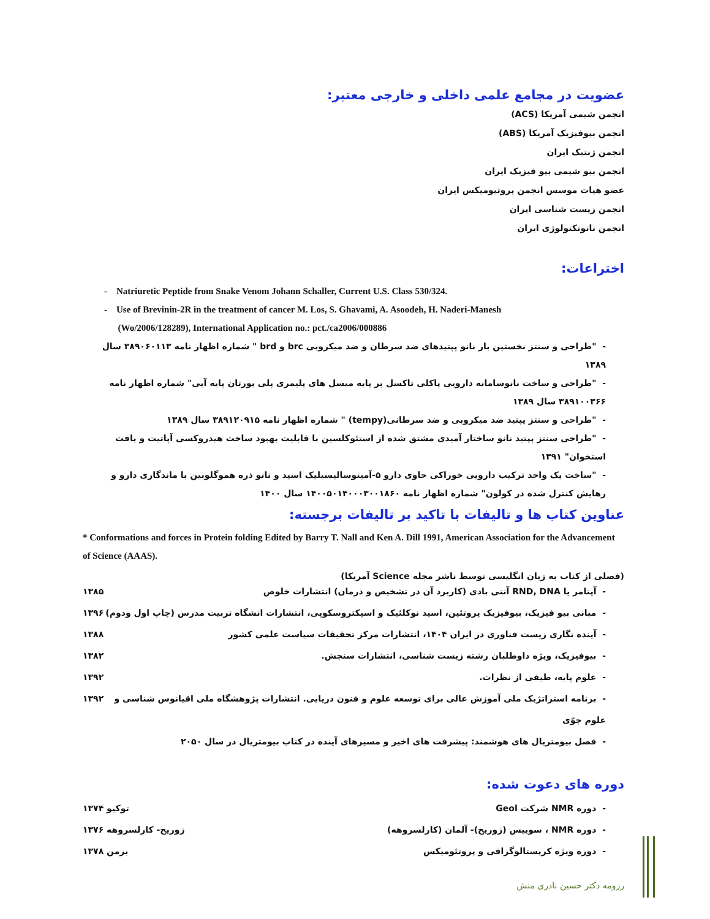عضویت در مجامع علمی داخلی و خارجی معتبر:
انجمن شیمی آمریکا (ACS)
انجمن بیوفیزیک آمریکا (ABS)
انجمن ژنتیک ایران
انجمن بیو شیمی بیو فیزیک ایران
عضو هیات موسس انجمن پروتیومیکس ایران
انجمن زیست شناسی ایران
انجمن نانوتکنولوژی ایران
اختراعات:
- Natriuretic Peptide from Snake Venom Johann Schaller, Current U.S. Class 530/324.
- Use of Brevinin-2R in the treatment of cancer M. Los, S. Ghavami, A. Asoodeh, H. Naderi-Manesh
(Wo/2006/128289), International Application no.: pct./ca2006/000886
- "طراحی و سنتز نخستین بار نانو پپتیدهای ضد سرطان و ضد میکروبی brc و brd " شماره اظهار نامه ۳۸۹۰۶۰۱۱۳ سال ۱۳۸۹
- "طراحی و ساخت نانوسامانه دارویی پاکلی تاکسل بر پایه میسل های پلیمری پلی یورتان پایه آبی" شماره اظهار نامه ۳۸۹۱۰۰۳۶۶ سال ۱۳۸۹
- "طراحی و سنتز پپتید ضد میکروبی و ضد سرطانی(tempy) " شماره اظهار نامه ۳۸۹۱۲۰۹۱۵ سال ۱۳۸۹
- "طراحی سنتز پپتید نانو ساختار آمیدی مشتق شده از استئوکلسین با قابلیت بهبود ساخت هیدروکسی آپاتیت و بافت استخوان" ۱۳۹۱
- "ساخت یک واحد ترکیب دارویی خوراکی حاوی دارو ۵-آمینوسالیسیلیک اسید و نانو ذره هموگلوبین با ماندگاری دارو و رهایش کنترل شده در کولون" شماره اظهار نامه ۱۴۰۰۵۰۱۴۰۰۰۳۰۰۱۸۶۰ سال ۱۴۰۰
عناوین کتاب ها و تالیفات با تاکید بر تالیفات برجسته:
* Conformations and forces in Protein folding Edited by Barry T. Nall and Ken A. Dill 1991, American Association for the Advancement of Science (AAAS).
(فصلی از کتاب به زبان انگلیسی توسط ناشر مجله Science آمریکا)
- آپتامر یا RND, DNA آنتی بادی (کاربرد آن در تشخیص و درمان) انتشارات خلوص ۱۳۸۵
- مبانی بیو فیزیک، بیوفیزیک پروتئین، اسید نوکلئیک و اسپکتروسکوپی، انتشارات انشگاه تربیت مدرس (چاپ اول ودوم) ۱۳۹۶
- آینده نگاری زیست فناوری در ایران ۱۴۰۴، انتشارات مرکز تحقیقات سیاست علمی کشور ۱۳۸۸
- بیوفیزیک، ویژه داوطلبان رشته زیست شناسی، انتشارات سنجش. ۱۳۸۲
- علوم پایه، طیفی از نظرات. ۱۳۹۲
- برنامه استراتژیک ملی آموزش عالی برای توسعه علوم و فنون دریایی. انتشارات پژوهشگاه ملی اقیانوس شناسی و علوم جوّی ۱۳۹۲
- فصل بیومتریال های هوشمند: پیشرفت های اخیر و مسیرهای آینده در کتاب بیومتریال در سال ۲۰۵۰
دوره های دعوت شده:
- دوره NMR شرکت Geol توکیو ۱۳۷۴
- دوره NMR ، سوییس (زوریخ)- آلمان (کارلسروهه) زوریخ- کارلسروهه ۱۳۷۶
- دوره ویژه کریستالوگرافی و پروتئومیکس برمن ۱۳۷۸
رزومه دکتر حسین نادری منش